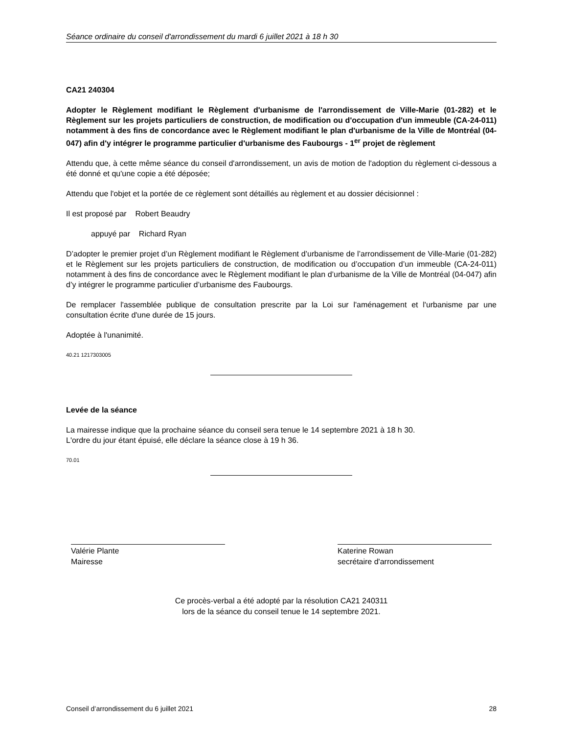Séance ordinaire du conseil d'arrondissement du mardi 6 juillet 2021 à 18 h 30
CA21 240304
Adopter le Règlement modifiant le Règlement d'urbanisme de l'arrondissement de Ville-Marie (01-282) et le Règlement sur les projets particuliers de construction, de modification ou d'occupation d'un immeuble (CA-24-011) notamment à des fins de concordance avec le Règlement modifiant le plan d'urbanisme de la Ville de Montréal (04-047) afin d'y intégrer le programme particulier d'urbanisme des Faubourgs - 1<sup>er</sup> projet de règlement
Attendu que, à cette même séance du conseil d'arrondissement, un avis de motion de l'adoption du règlement ci-dessous a été donné et qu'une copie a été déposée;
Attendu que l'objet et la portée de ce règlement sont détaillés au règlement et au dossier décisionnel :
Il est proposé par Robert Beaudry
appuyé par Richard Ryan
D’adopter le premier projet d’un Règlement modifiant le Règlement d’urbanisme de l’arrondissement de Ville-Marie (01-282) et le Règlement sur les projets particuliers de construction, de modification ou d’occupation d’un immeuble (CA-24-011) notamment à des fins de concordance avec le Règlement modifiant le plan d’urbanisme de la Ville de Montréal (04-047) afin d’y intégrer le programme particulier d’urbanisme des Faubourgs.
De remplacer l'assemblée publique de consultation prescrite par la Loi sur l'aménagement et l'urbanisme par une consultation écrite d'une durée de 15 jours.
Adoptée à l'unanimité.
40.21 1217303005
Levée de la séance
La mairesse indique que la prochaine séance du conseil sera tenue le 14 septembre 2021 à 18 h 30.
L'ordre du jour étant épuisé, elle déclare la séance close à 19 h 36.
70.01
Valérie Plante
Mairesse
Katerine Rowan
secrétaire d'arrondissement
Ce procès-verbal a été adopté par la résolution CA21 240311
lors de la séance du conseil tenue le 14 septembre 2021.
Conseil d’arrondissement du 6 juillet 2021 28